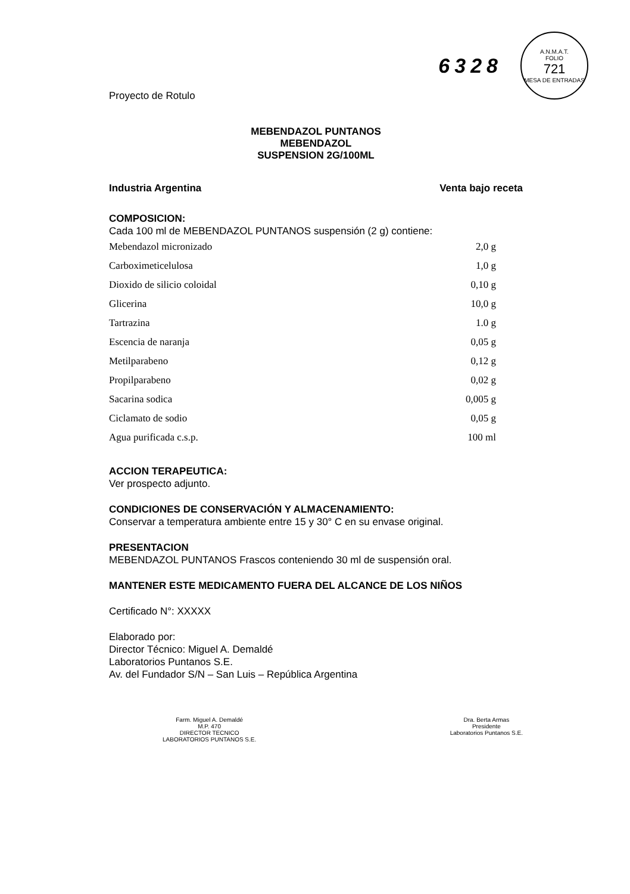6328
A.N.M.A.T.
FOLIO
721
MESA DE ENTRADAS
Proyecto de Rotulo
MEBENDAZOL PUNTANOS
MEBENDAZOL
SUSPENSION 2G/100ML
Industria Argentina Venta bajo receta
COMPOSICION:
Cada 100 ml de MEBENDAZOL PUNTANOS suspensión (2 g) contiene:
| Mebendazol micronizado | 2,0 g |
| Carboximeticelulosa | 1,0 g |
| Dioxido de silicio coloidal | 0,10 g |
| Glicerina | 10,0 g |
| Tartrazina | 1.0 g |
| Escencia de naranja | 0,05 g |
| Metilparabeno | 0,12 g |
| Propilparabeno | 0,02 g |
| Sacarina sodica | 0,005 g |
| Ciclamato de sodio | 0,05 g |
| Agua purificada c.s.p. | 100 ml |
ACCION TERAPEUTICA:
Ver prospecto adjunto.
CONDICIONES DE CONSERVACIÓN Y ALMACENAMIENTO:
Conservar a temperatura ambiente entre 15 y 30° C en su envase original.
PRESENTACION
MEBENDAZOL PUNTANOS Frascos conteniendo 30 ml de suspensión oral.
MANTENER ESTE MEDICAMENTO FUERA DEL ALCANCE DE LOS NIÑOS
Certificado N°: XXXXX
Elaborado por:
Director Técnico: Miguel A. Demaldé
Laboratorios Puntanos S.E.
Av. del Fundador S/N – San Luis – República Argentina
Farm. Miguel A. Demaldé
M.P. 470
DIRECTOR TECNICO
LABORATORIOS PUNTANOS S.E.
Dra. Berta Armas
Presidente
Laboratorios Puntanos S.E.